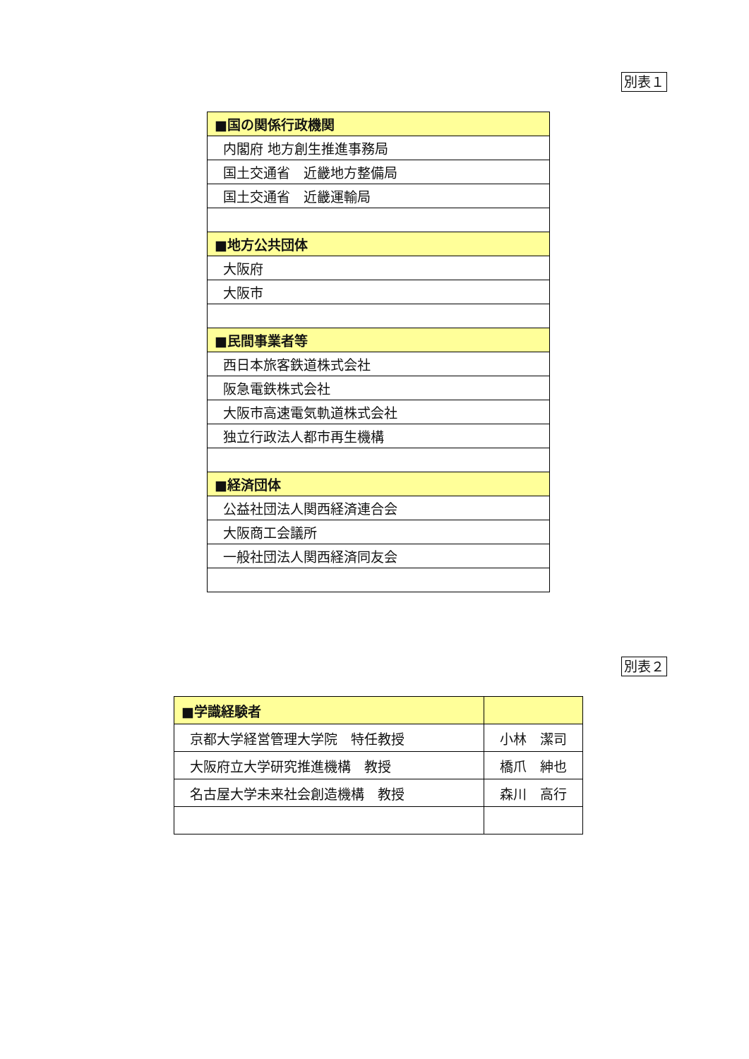別表１
| ■国の関係行政機関 |
| --- |
| 内閣府 地方創生推進事務局 |
| 国土交通省 近畿地方整備局 |
| 国土交通省 近畿運輸局 |
| ■地方公共団体 |
| 大阪府 |
| 大阪市 |
| ■民間事業者等 |
| 西日本旅客鉄道株式会社 |
| 阪急電鉄株式会社 |
| 大阪市高速電気軌道株式会社 |
| 独立行政法人都市再生機構 |
| ■経済団体 |
| 公益社団法人関西経済連合会 |
| 大阪商工会議所 |
| 一般社団法人関西経済同友会 |
別表２
| ■学識経験者 | |
| --- | --- |
| 京都大学経営管理大学院 特任教授 | 小林 潔司 |
| 大阪府立大学研究推進機構 教授 | 橋爪 紳也 |
| 名古屋大学未来社会創造機構 教授 | 森川 高行 |